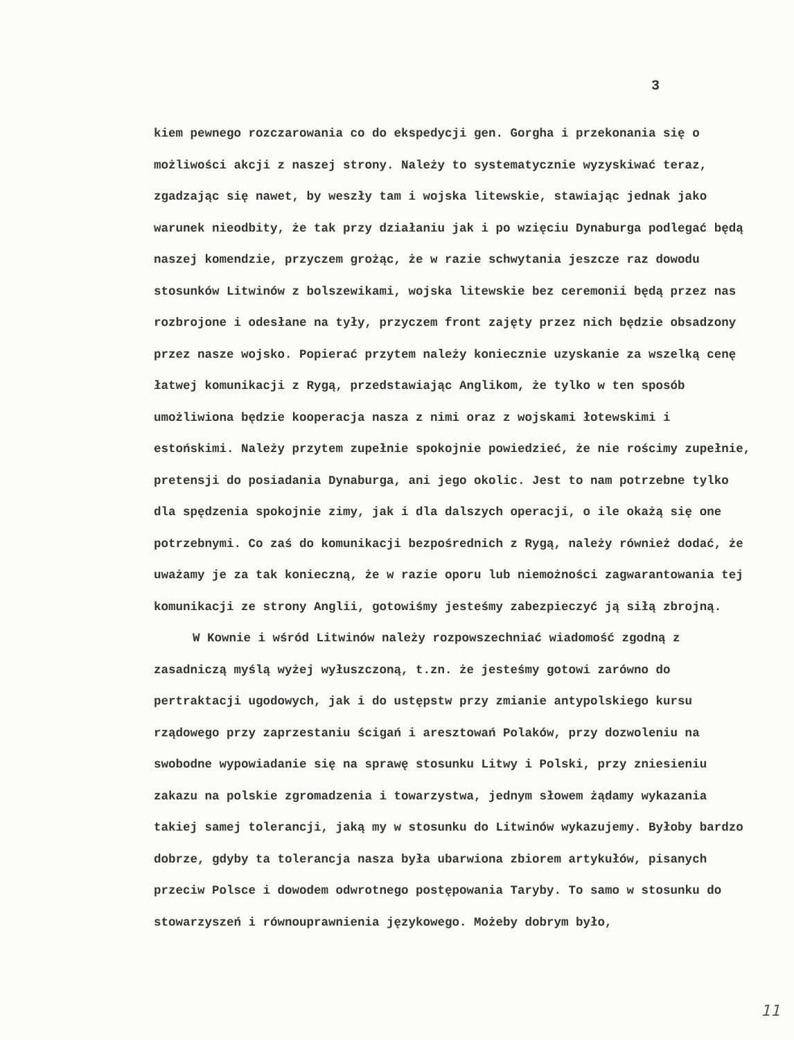3
kiem pewnego rozczarowania co do ekspedycji gen. Gorgha i przekonania się o możliwości akcji z naszej strony. Należy to systematycznie wyzyskiwać teraz, zgadzając się nawet, by weszły tam i wojska litewskie, stawiając jednak jako warunek nieodbity, że tak przy działaniu jak i po wzięciu Dynaburga podlegać będą naszej komendzie, przyczem grożąc, że w razie schwytania jeszcze raz dowodu stosunków Litwinów z bolszewikami, wojska litewskie bez ceremonii będą przez nas rozbrojone i odesłane na tyły, przyczem front zajęty przez nich będzie obsadzony przez nasze wojsko. Popierać przytem należy koniecznie uzyskanie za wszelką cenę łatwej komunikacji z Rygą, przedstawiając Anglikom, że tylko w ten sposób umożliwiona będzie kooperacja nasza z nimi oraz z wojskami łotewskimi i estońskimi. Należy przytem zupełnie spokojnie powiedzieć, że nie rościmy zupełnie, pretensji do posiadania Dynaburga, ani jego okolic. Jest to nam potrzebne tylko dla spędzenia spokojnie zimy, jak i dla dalszych operacji, o ile okażą się one potrzebnymi. Co zaś do komunikacji bezpośrednich z Rygą, należy również dodać, że uważamy je za tak konieczną, że w razie oporu lub niemożności zagwarantowania tej komunikacji ze strony Anglii, gotowiśmy jesteśmy zabezpieczyć ją siłą zbrojną.
W Kownie i wśród Litwinów należy rozpowszechniać wiadomość zgodną z zasadniczą myślą wyżej wyłuszczoną, t.zn. że jesteśmy gotowi zarówno do pertraktacji ugodowych, jak i do ustępstw przy zmianie antypolskiego kursu rządowego przy zaprzestaniu ścigań i aresztowań Polaków, przy dozwoleniu na swobodne wypowiadanie się na sprawę stosunku Litwy i Polski, przy zniesieniu zakazu na polskie zgromadzenia i towarzystwa, jednym słowem żądamy wykazania takiej samej tolerancji, jaką my w stosunku do Litwinów wykazujemy. Byłoby bardzo dobrze, gdyby ta tolerancja nasza była ubarwiona zbiorem artykułów, pisanych przeciw Polsce i dowodem odwrotnego postępowania Taryby. To samo w stosunku do stowarzyszeń i równouprawnienia językowego. Możeby dobrym było,
11